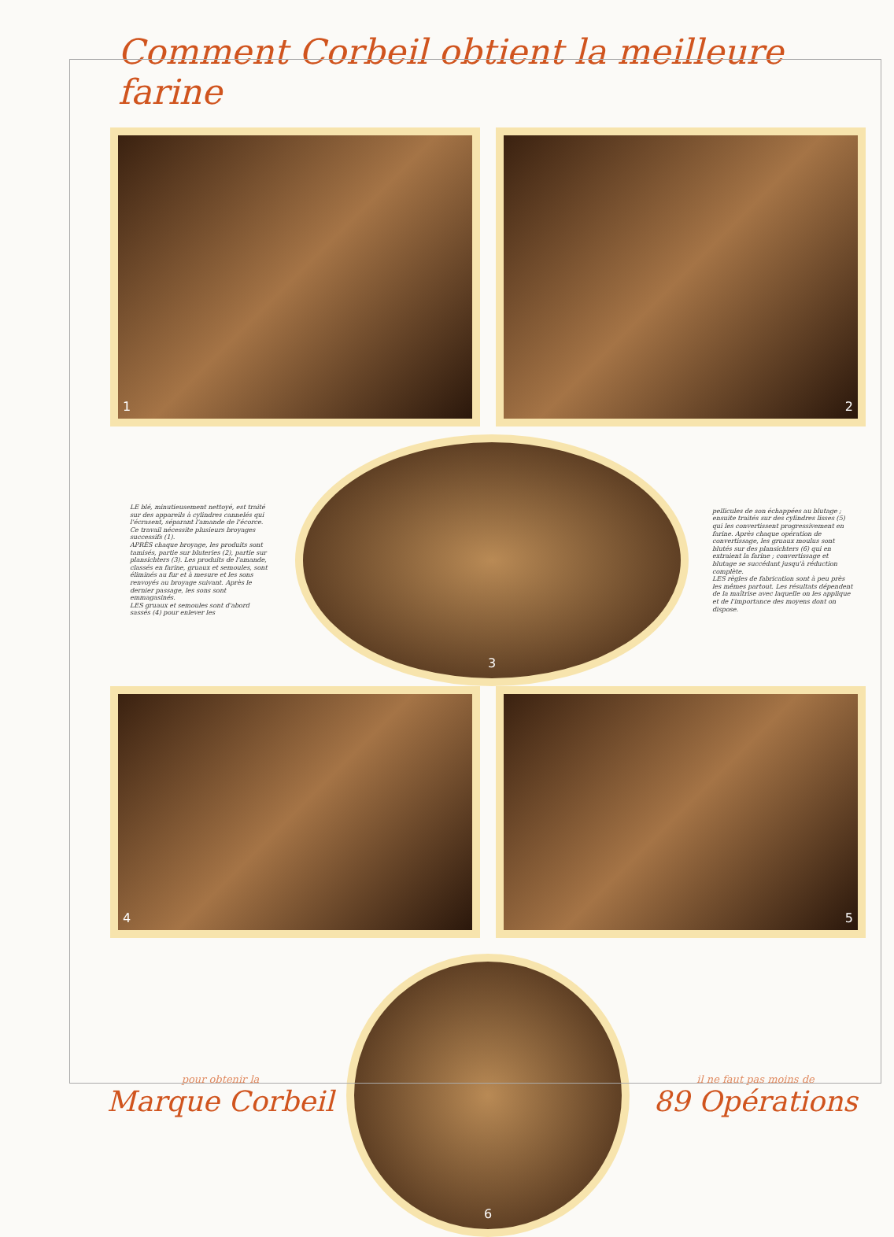Comment Corbeil obtient la meilleure farine
1
2
LE blé, minutieusement nettoyé, est traité sur des appareils à cylindres cannelés qui l'écrasent, séparant l'amande de l'écorce. Ce travail nécessite plusieurs broyages successifs (1).
APRÈS chaque broyage, les produits sont tamisés, partie sur bluteries (2), partie sur plansichters (3). Les produits de l'amande, classés en farine, gruaux et semoules, sont éliminés au fur et à mesure et les sons renvoyés au broyage suivant. Après le dernier passage, les sons sont emmagasinés.
LES gruaux et semoules sont d'abord sassés (4) pour enlever les
3
pellicules de son échappées au blutage ; ensuite traités sur des cylindres lisses (5) qui les convertissent progressivement en farine. Après chaque opération de convertissage, les gruaux moulus sont blutés sur des plansichters (6) qui en extraient la farine ; convertissage et blutage se succédant jusqu'à réduction complète.
LES règles de fabrication sont à peu près les mêmes partout. Les résultats dépendent de la maîtrise avec laquelle on les applique et de l'importance des moyens dont on dispose.
4
5
pour obtenir la
Marque Corbeil
6
il ne faut pas moins de
89 Opérations